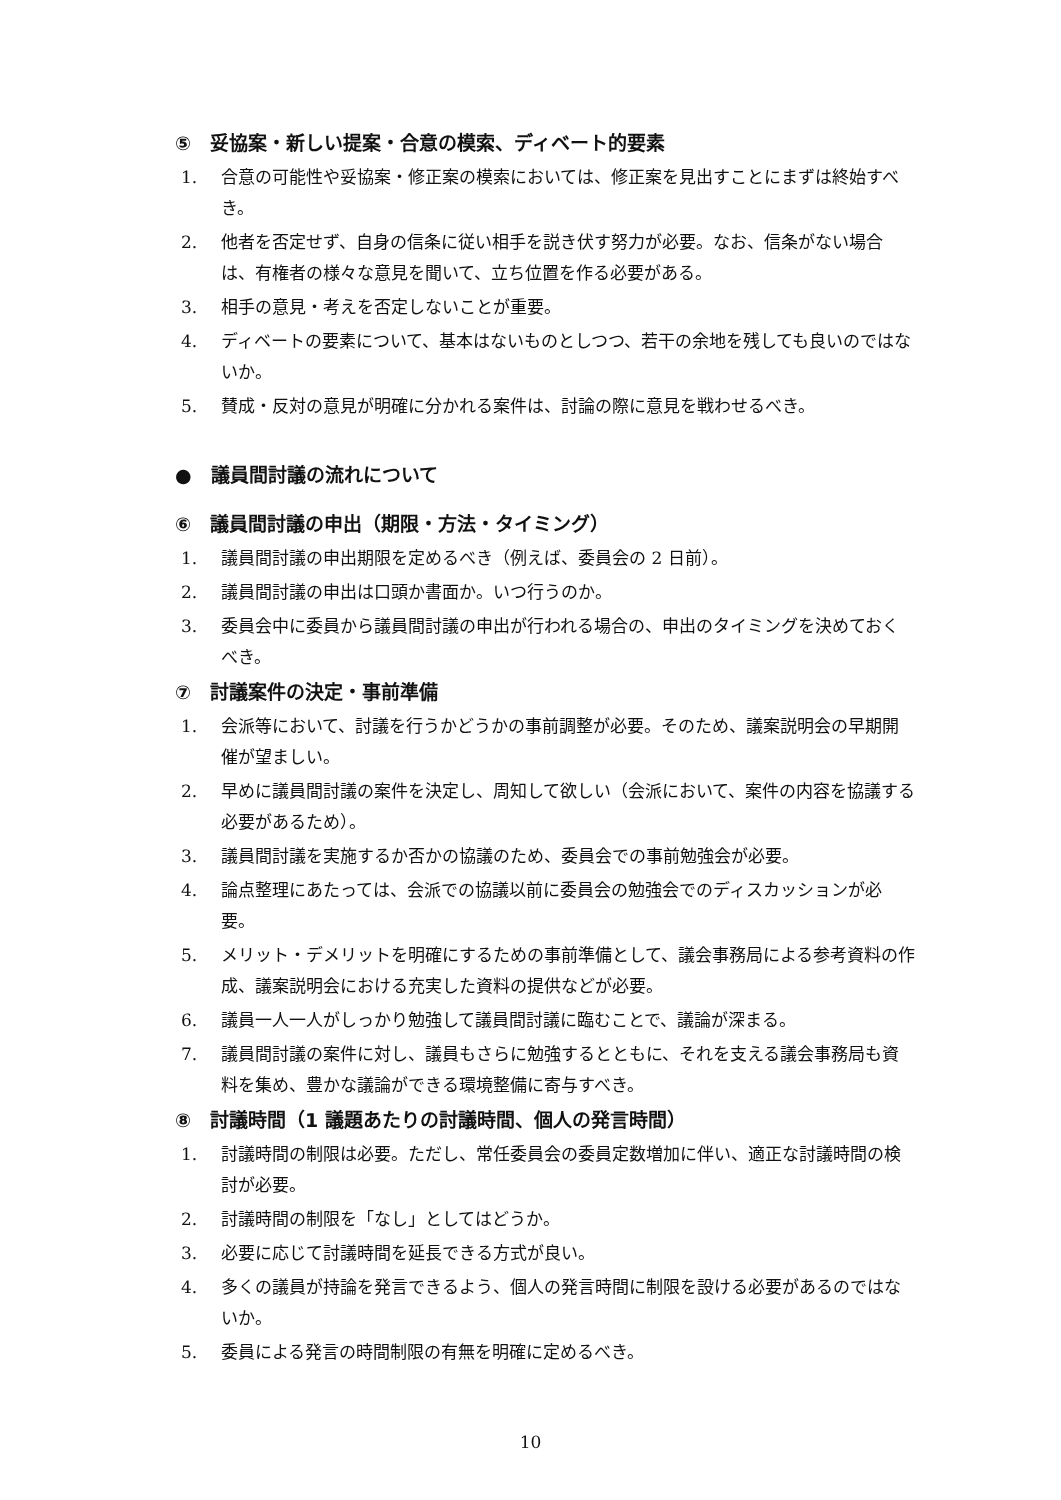⑤　妥協案・新しい提案・合意の模索、ディベート的要素
1. 合意の可能性や妥協案・修正案の模索においては、修正案を見出すことにまずは終始すべき。
2. 他者を否定せず、自身の信条に従い相手を説き伏す努力が必要。なお、信条がない場合は、有権者の様々な意見を聞いて、立ち位置を作る必要がある。
3. 相手の意見・考えを否定しないことが重要。
4. ディベートの要素について、基本はないものとしつつ、若干の余地を残しても良いのではないか。
5. 賛成・反対の意見が明確に分かれる案件は、討論の際に意見を戦わせるべき。
●　議員間討議の流れについて
⑥　議員間討議の申出（期限・方法・タイミング）
1. 議員間討議の申出期限を定めるべき（例えば、委員会の 2 日前）。
2. 議員間討議の申出は口頭か書面か。いつ行うのか。
3. 委員会中に委員から議員間討議の申出が行われる場合の、申出のタイミングを決めておくべき。
⑦　討議案件の決定・事前準備
1. 会派等において、討議を行うかどうかの事前調整が必要。そのため、議案説明会の早期開催が望ましい。
2. 早めに議員間討議の案件を決定し、周知して欲しい（会派において、案件の内容を協議する必要があるため）。
3. 議員間討議を実施するか否かの協議のため、委員会での事前勉強会が必要。
4. 論点整理にあたっては、会派での協議以前に委員会の勉強会でのディスカッションが必要。
5. メリット・デメリットを明確にするための事前準備として、議会事務局による参考資料の作成、議案説明会における充実した資料の提供などが必要。
6. 議員一人一人がしっかり勉強して議員間討議に臨むことで、議論が深まる。
7. 議員間討議の案件に対し、議員もさらに勉強するとともに、それを支える議会事務局も資料を集め、豊かな議論ができる環境整備に寄与すべき。
⑧　討議時間（1 議題あたりの討議時間、個人の発言時間）
1. 討議時間の制限は必要。ただし、常任委員会の委員定数増加に伴い、適正な討議時間の検討が必要。
2. 討議時間の制限を「なし」としてはどうか。
3. 必要に応じて討議時間を延長できる方式が良い。
4. 多くの議員が持論を発言できるよう、個人の発言時間に制限を設ける必要があるのではないか。
5. 委員による発言の時間制限の有無を明確に定めるべき。
10